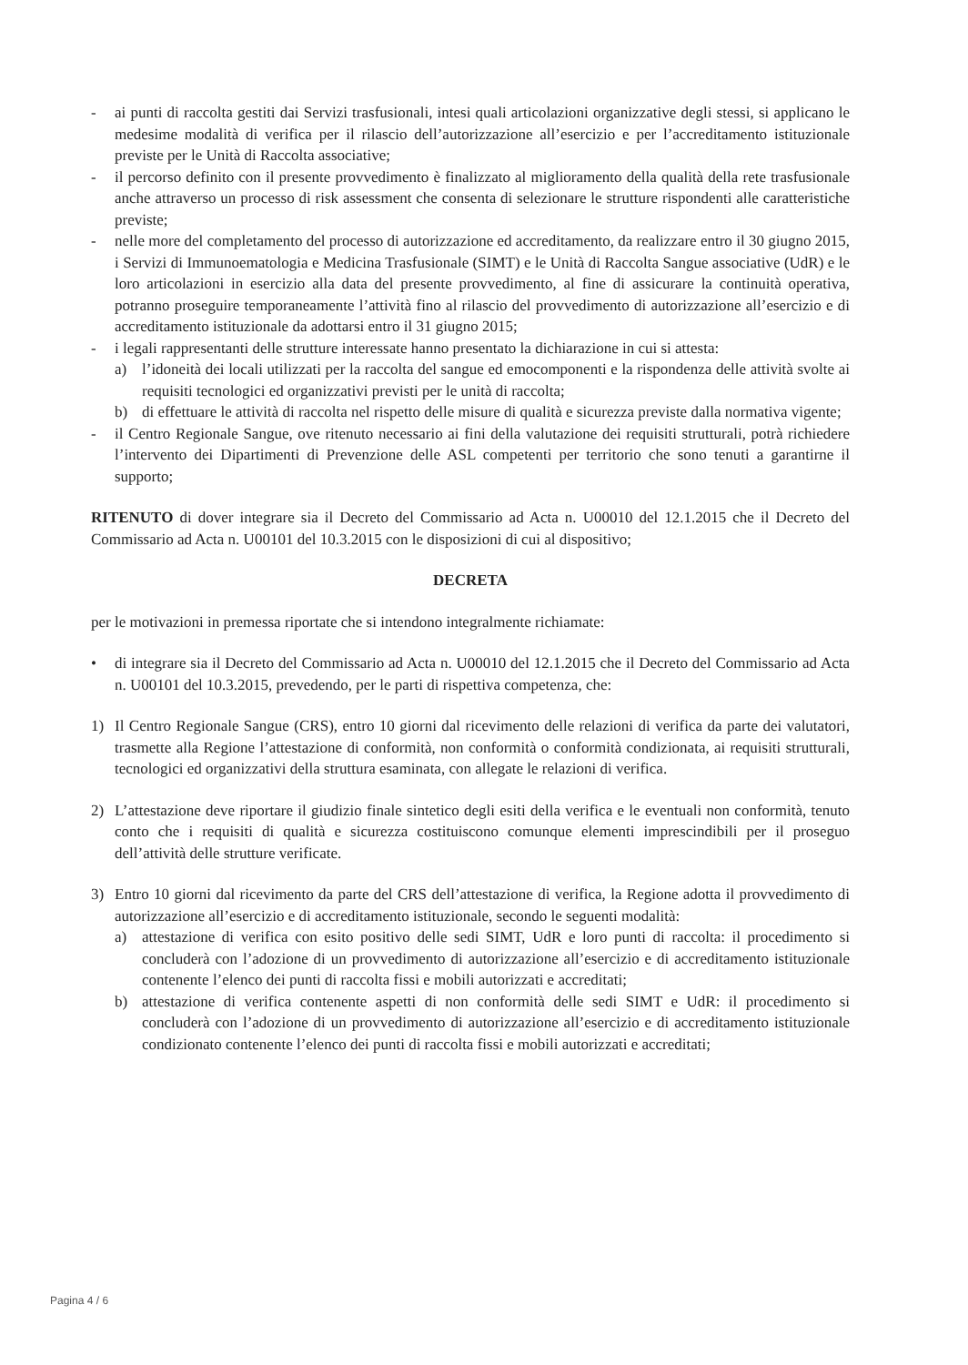- ai punti di raccolta gestiti dai Servizi trasfusionali, intesi quali articolazioni organizzative degli stessi, si applicano le medesime modalità di verifica per il rilascio dell’autorizzazione all’esercizio e per l’accreditamento istituzionale previste per le Unità di Raccolta associative;
- il percorso definito con il presente provvedimento è finalizzato al miglioramento della qualità della rete trasfusionale anche attraverso un processo di risk assessment che consenta di selezionare le strutture rispondenti alle caratteristiche previste;
- nelle more del completamento del processo di autorizzazione ed accreditamento, da realizzare entro il 30 giugno 2015, i Servizi di Immunoematologia e Medicina Trasfusionale (SIMT) e le Unità di Raccolta Sangue associative (UdR) e le loro articolazioni in esercizio alla data del presente provvedimento, al fine di assicurare la continuità operativa, potranno proseguire temporaneamente l’attività fino al rilascio del provvedimento di autorizzazione all’esercizio e di accreditamento istituzionale da adottarsi entro il 31 giugno 2015;
- i legali rappresentanti delle strutture interessate hanno presentato la dichiarazione in cui si attesta:
a) l’idoneità dei locali utilizzati per la raccolta del sangue ed emocomponenti e la rispondenza delle attività svolte ai requisiti tecnologici ed organizzativi previsti per le unità di raccolta;
b) di effettuare le attività di raccolta nel rispetto delle misure di qualità e sicurezza previste dalla normativa vigente;
- il Centro Regionale Sangue, ove ritenuto necessario ai fini della valutazione dei requisiti strutturali, potrà richiedere l’intervento dei Dipartimenti di Prevenzione delle ASL competenti per territorio che sono tenuti a garantirne il supporto;
RITENUTO di dover integrare sia il Decreto del Commissario ad Acta n. U00010 del 12.1.2015 che il Decreto del Commissario ad Acta n. U00101 del 10.3.2015 con le disposizioni di cui al dispositivo;
DECRETA
per le motivazioni in premessa riportate che si intendono integralmente richiamate:
• di integrare sia il Decreto del Commissario ad Acta n. U00010 del 12.1.2015 che il Decreto del Commissario ad Acta n. U00101 del 10.3.2015, prevedendo, per le parti di rispettiva competenza, che:
1) Il Centro Regionale Sangue (CRS), entro 10 giorni dal ricevimento delle relazioni di verifica da parte dei valutatori, trasmette alla Regione l’attestazione di conformità, non conformità o conformità condizionata, ai requisiti strutturali, tecnologici ed organizzativi della struttura esaminata, con allegate le relazioni di verifica.
2) L’attestazione deve riportare il giudizio finale sintetico degli esiti della verifica e le eventuali non conformità, tenuto conto che i requisiti di qualità e sicurezza costituiscono comunque elementi imprescindibili per il proseguo dell’attività delle strutture verificate.
3) Entro 10 giorni dal ricevimento da parte del CRS dell’attestazione di verifica, la Regione adotta il provvedimento di autorizzazione all’esercizio e di accreditamento istituzionale, secondo le seguenti modalità:
a) attestazione di verifica con esito positivo delle sedi SIMT, UdR e loro punti di raccolta: il procedimento si concluderà con l’adozione di un provvedimento di autorizzazione all’esercizio e di accreditamento istituzionale contenente l’elenco dei punti di raccolta fissi e mobili autorizzati e accreditati;
b) attestazione di verifica contenente aspetti di non conformità delle sedi SIMT e UdR: il procedimento si concluderà con l’adozione di un provvedimento di autorizzazione all’esercizio e di accreditamento istituzionale condizionato contenente l’elenco dei punti di raccolta fissi e mobili autorizzati e accreditati;
Pagina 4 / 6